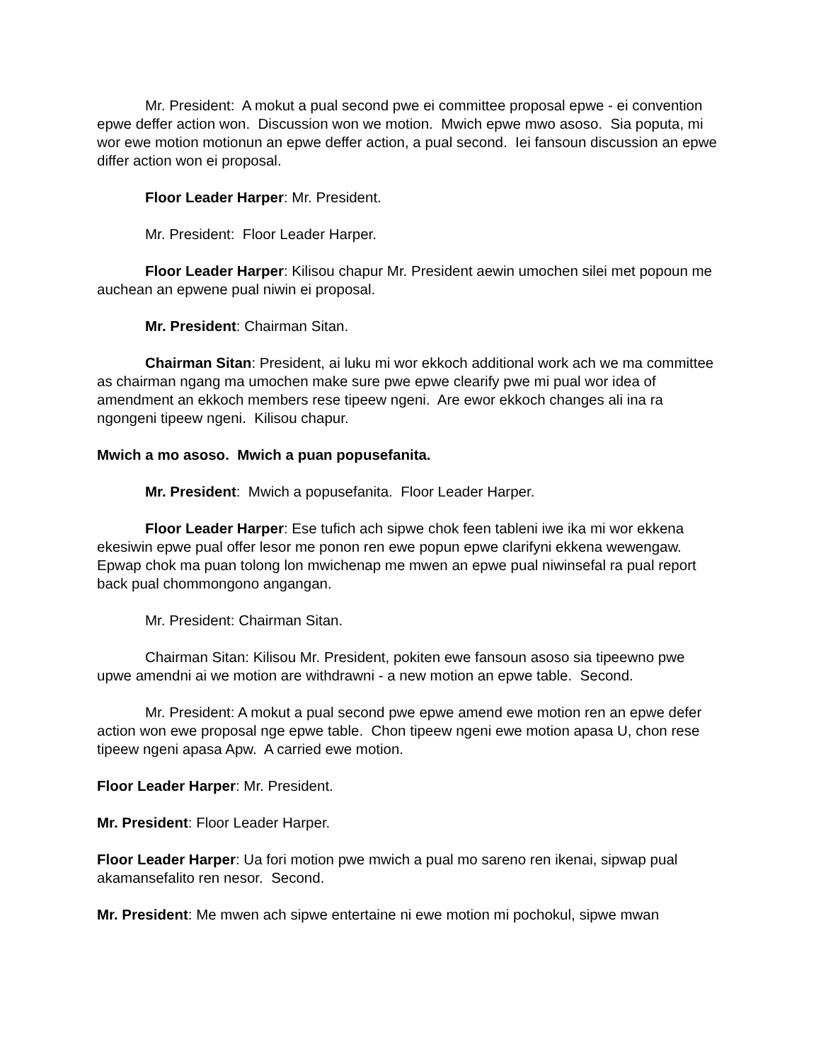Mr. President: A mokut a pual second pwe ei committee proposal epwe - ei convention epwe deffer action won. Discussion won we motion. Mwich epwe mwo asoso. Sia poputa, mi wor ewe motion motionun an epwe deffer action, a pual second. Iei fansoun discussion an epwe differ action won ei proposal.
Floor Leader Harper: Mr. President.
Mr. President: Floor Leader Harper.
Floor Leader Harper: Kilisou chapur Mr. President aewin umochen silei met popoun me auchean an epwene pual niwin ei proposal.
Mr. President: Chairman Sitan.
Chairman Sitan: President, ai luku mi wor ekkoch additional work ach we ma committee as chairman ngang ma umochen make sure pwe epwe clearify pwe mi pual wor idea of amendment an ekkoch members rese tipeew ngeni. Are ewor ekkoch changes ali ina ra ngongeni tipeew ngeni. Kilisou chapur.
Mwich a mo asoso. Mwich a puan popusefanita.
Mr. President: Mwich a popusefanita. Floor Leader Harper.
Floor Leader Harper: Ese tufich ach sipwe chok feen tableni iwe ika mi wor ekkena ekesiwin epwe pual offer lesor me ponon ren ewe popun epwe clarifyni ekkena wewengaw. Epwap chok ma puan tolong lon mwichenap me mwen an epwe pual niwinsefal ra pual report back pual chommongono angangan.
Mr. President: Chairman Sitan.
Chairman Sitan: Kilisou Mr. President, pokiten ewe fansoun asoso sia tipeewno pwe upwe amendni ai we motion are withdrawni - a new motion an epwe table. Second.
Mr. President: A mokut a pual second pwe epwe amend ewe motion ren an epwe defer action won ewe proposal nge epwe table. Chon tipeew ngeni ewe motion apasa U, chon rese tipeew ngeni apasa Apw. A carried ewe motion.
Floor Leader Harper: Mr. President.
Mr. President: Floor Leader Harper.
Floor Leader Harper: Ua fori motion pwe mwich a pual mo sareno ren ikenai, sipwap pual akamansefalito ren nesor. Second.
Mr. President: Me mwen ach sipwe entertaine ni ewe motion mi pochokul, sipwe mwan